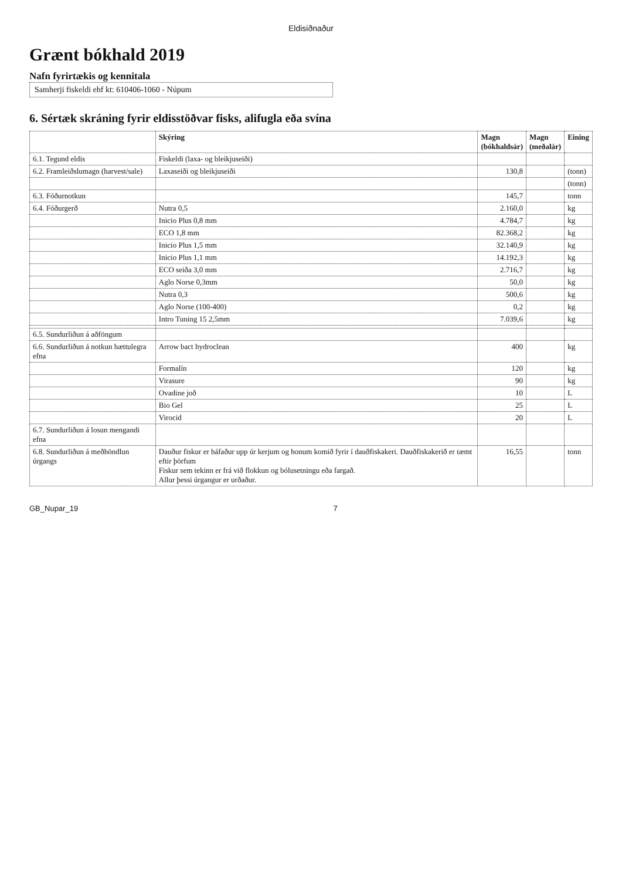Eldisiðnaður
Grænt bókhald 2019
Nafn fyrirtækis og kennitala
Samherji fiskeldi ehf kt: 610406-1060 - Núpum
6. Sértæk skráning fyrir eldisstöðvar fisks, alifugla eða svína
| | Skýring | Magn (bókhaldsár) | Magn (meðalár) | Eining |
| --- | --- | --- | --- | --- |
| 6.1. Tegund eldis | Fiskeldi (laxa- og bleikjuseiði) | | | |
| 6.2. Framleiðslumagn (harvest/sale) | Laxaseiði og bleikjuseiði | 130,8 | | (tonn) |
| | | | | (tonn) |
| 6.3. Fóðurnotkun | | 145,7 | | tonn |
| 6.4. Fóðurgerð | Nutra 0,5 | 2.160,0 | | kg |
| | Inicio Plus 0,8 mm | 4.784,7 | | kg |
| | ECO 1,8 mm | 82.368,2 | | kg |
| | Inicio Plus 1,5 mm | 32.140,9 | | kg |
| | Inicio Plus 1,1 mm | 14.192,3 | | kg |
| | ECO seiða 3,0 mm | 2.716,7 | | kg |
| | Aglo Norse 0,3mm | 50,0 | | kg |
| | Nutra 0,3 | 500,6 | | kg |
| | Aglo Norse (100-400) | 0,2 | | kg |
| | Intro Tuning 15 2,5mm | 7.039,6 | | kg |
| 6.5. Sundurliðun á aðföngum | | | | |
| 6.6. Sundurliðun á notkun hættulegra efna | Arrow bact hydroclean | 400 | | kg |
| | Formalín | 120 | | kg |
| | Virasure | 90 | | kg |
| | Ovadine joð | 10 | | L |
| | Bio Gel | 25 | | L |
| | Virocid | 20 | | L |
| 6.7. Sundurliðun á losun mengandi efna | | | | |
| 6.8. Sundurliðun á meðhöndlun úrgangs | Dauður fiskur er háfaður upp úr kerjum og honum komið fyrir í dauðfiskakeri. Dauðfiskakerið er tæmt eftir þörfum Fiskur sem tekinn er frá við flokkun og bólusetningu eða fargað. Allur þessi úrgangur er urðaður. | 16,55 | | tonn |
GB_Nupar_19 7